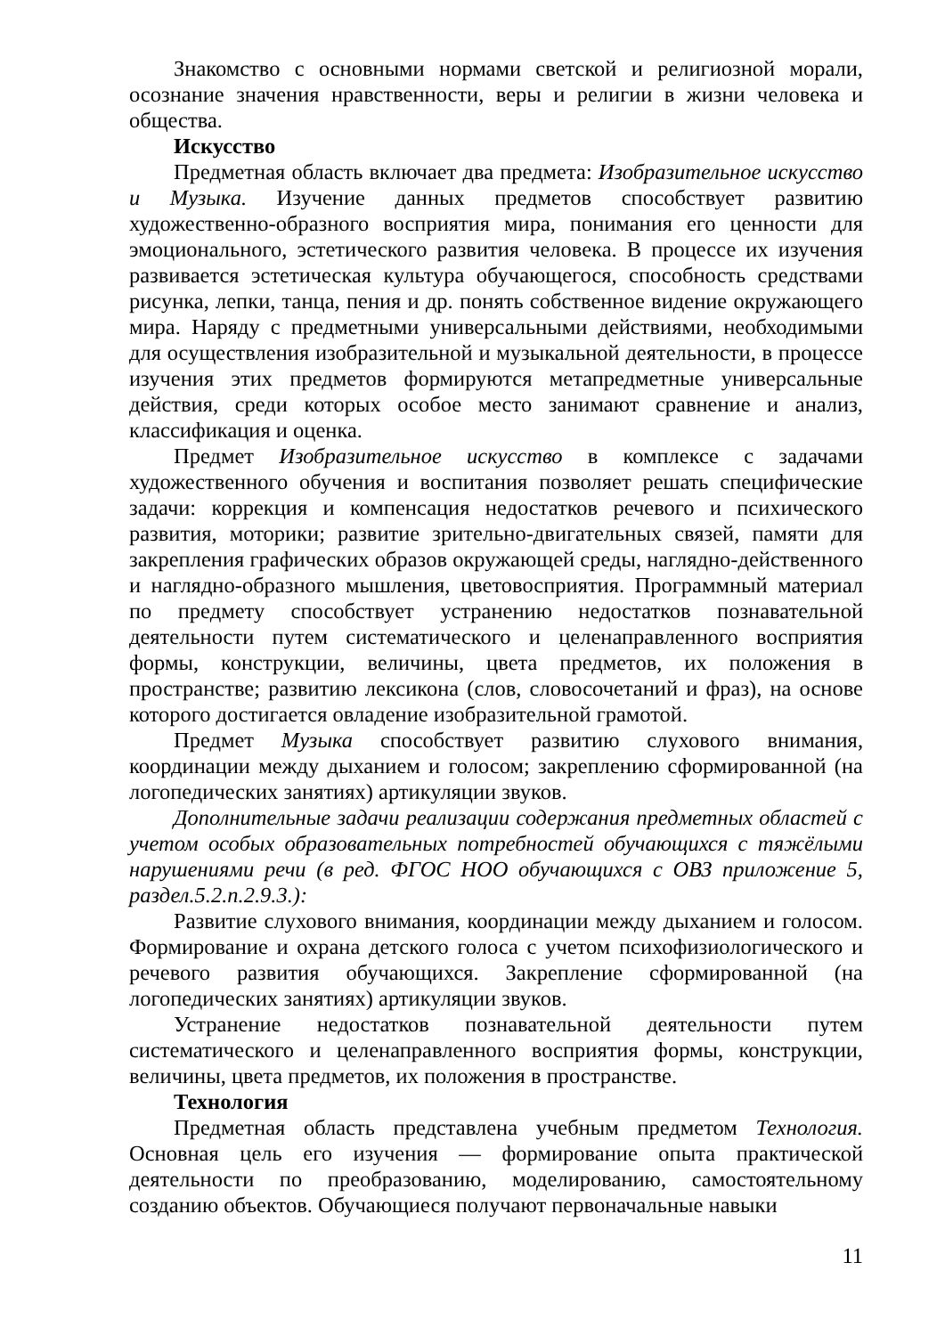Знакомство с основными нормами светской и религиозной морали, осознание значения нравственности, веры и религии в жизни человека и общества.
Искусство
Предметная область включает два предмета: Изобразительное искусство и Музыка. Изучение данных предметов способствует развитию художественно-образного восприятия мира, понимания его ценности для эмоционального, эстетического развития человека. В процессе их изучения развивается эстетическая культура обучающегося, способность средствами рисунка, лепки, танца, пения и др. понять собственное видение окружающего мира. Наряду с предметными универсальными действиями, необходимыми для осуществления изобразительной и музыкальной деятельности, в процессе изучения этих предметов формируются метапредметные универсальные действия, среди которых особое место занимают сравнение и анализ, классификация и оценка.
Предмет Изобразительное искусство в комплексе с задачами художественного обучения и воспитания позволяет решать специфические задачи: коррекция и компенсация недостатков речевого и психического развития, моторики; развитие зрительно-двигательных связей, памяти для закрепления графических образов окружающей среды, наглядно-действенного и наглядно-образного мышления, цветовосприятия. Программный материал по предмету способствует устранению недостатков познавательной деятельности путем систематического и целенаправленного восприятия формы, конструкции, величины, цвета предметов, их положения в пространстве; развитию лексикона (слов, словосочетаний и фраз), на основе которого достигается овладение изобразительной грамотой.
Предмет Музыка способствует развитию слухового внимания, координации между дыханием и голосом; закреплению сформированной (на логопедических занятиях) артикуляции звуков.
Дополнительные задачи реализации содержания предметных областей с учетом особых образовательных потребностей обучающихся с тяжёлыми нарушениями речи (в ред. ФГОС НОО обучающихся с ОВЗ приложение 5, раздел.5.2.п.2.9.3.):
Развитие слухового внимания, координации между дыханием и голосом. Формирование и охрана детского голоса с учетом психофизиологического и речевого развития обучающихся. Закрепление сформированной (на логопедических занятиях) артикуляции звуков.
Устранение недостатков познавательной деятельности путем систематического и целенаправленного восприятия формы, конструкции, величины, цвета предметов, их положения в пространстве.
Технология
Предметная область представлена учебным предметом Технология. Основная цель его изучения — формирование опыта практической деятельности по преобразованию, моделированию, самостоятельному созданию объектов. Обучающиеся получают первоначальные навыки
11